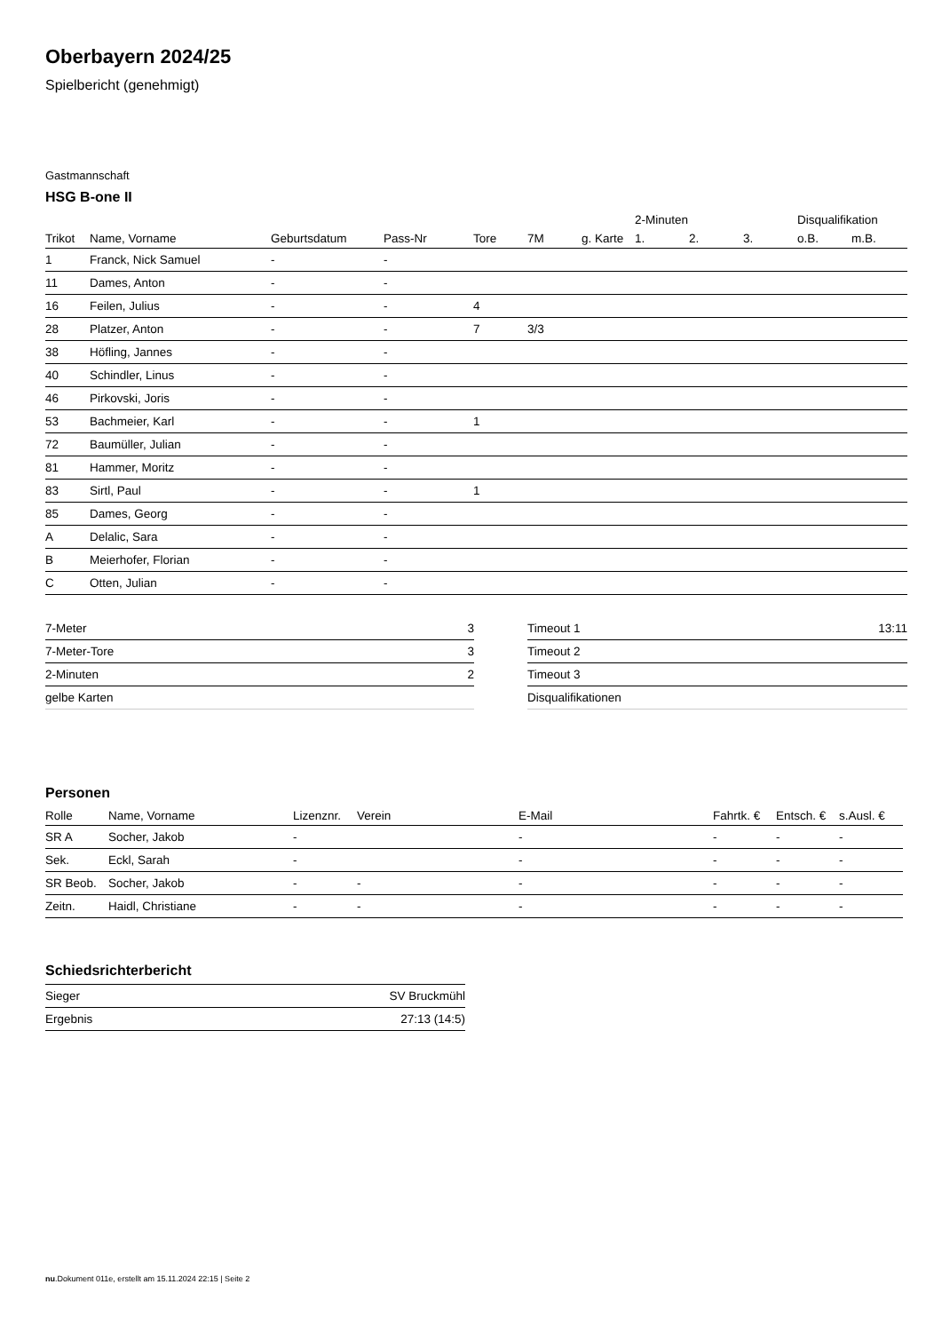Oberbayern 2024/25
Spielbericht (genehmigt)
Gastmannschaft
HSG B-one II
| | | | | | | | 2-Minuten | | | Disqualifikation | |
| --- | --- | --- | --- | --- | --- | --- | --- | --- | --- | --- | --- |
| Trikot | Name, Vorname | Geburtsdatum | Pass-Nr | Tore | 7M | g. Karte | 1. | 2. | 3. | o.B. | m.B. |
| 1 | Franck, Nick Samuel | - | - | | | | | | | | |
| 11 | Dames, Anton | - | - | | | | | | | | |
| 16 | Feilen, Julius | - | - | 4 | | | | | | | |
| 28 | Platzer, Anton | - | - | 7 | 3/3 | | | | | | |
| 38 | Höfling, Jannes | - | - | | | | | | | | |
| 40 | Schindler, Linus | - | - | | | | | | | | |
| 46 | Pirkovski, Joris | - | - | | | | | | | | |
| 53 | Bachmeier, Karl | - | - | 1 | | | | | | | |
| 72 | Baumüller, Julian | - | - | | | | | | | | |
| 81 | Hammer, Moritz | - | - | | | | | | | | |
| 83 | Sirtl, Paul | - | - | 1 | | | | | | | |
| 85 | Dames, Georg | - | - | | | | | | | | |
| A | Delalic, Sara | - | - | | | | | | | | |
| B | Meierhofer, Florian | - | - | | | | | | | | |
| C | Otten, Julian | - | - | | | | | | | | |
| 7-Meter | 3 |
| 7-Meter-Tore | 3 |
| 2-Minuten | 2 |
| gelbe Karten | |
| Timeout 1 | 13:11 |
| Timeout 2 | |
| Timeout 3 | |
| Disqualifikationen | |
Personen
| Rolle | Name, Vorname | Lizenznr. | Verein | E-Mail | Fahrtk. € | Entsch. € | s.Ausl. € |
| --- | --- | --- | --- | --- | --- | --- | --- |
| SR A | Socher, Jakob | - | | - | - | - | - |
| Sek. | Eckl, Sarah | - | | - | - | - | - |
| SR Beob. | Socher, Jakob | - | - | - | - | - | - |
| Zeitn. | Haidl, Christiane | - | - | - | - | - | - |
Schiedsrichterbericht
| Sieger | SV Bruckmühl |
| Ergebnis | 27:13 (14:5) |
nu.Dokument 011e, erstellt am 15.11.2024 22:15 | Seite 2